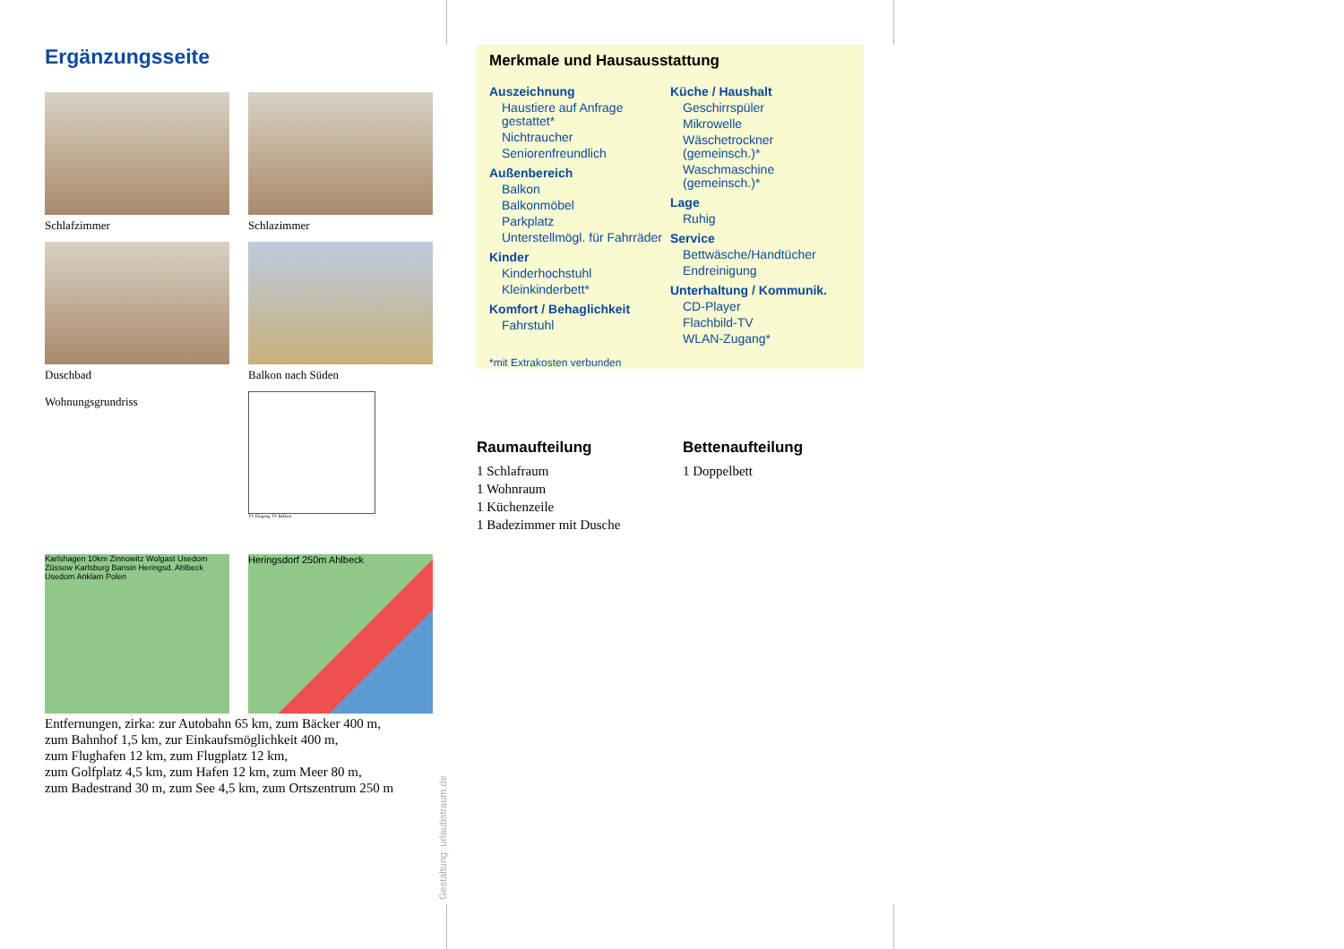Ergänzungsseite
Schlafzimmer
Schlazimmer
Duschbad
Balkon nach Süden
Wohnungsgrundriss
TV Eingang TV Balkon
Karlshagen 10km Zinnowitz Wolgast Usedom Züssow Karlsburg Bansin Heringsd. Ahlbeck Usedom Anklam Polen
Heringsdorf 250m Ahlbeck
Entfernungen, zirka: zur Autobahn 65 km, zum Bäcker 400 m,
zum Bahnhof 1,5 km, zur Einkaufsmöglichkeit 400 m,
zum Flughafen 12 km, zum Flugplatz 12 km,
zum Golfplatz 4,5 km, zum Hafen 12 km, zum Meer 80 m,
zum Badestrand 30 m, zum See 4,5 km, zum Ortszentrum 250 m
Gestaltung: urlaubstraum.de
Merkmale und Hausausstattung
Auszeichnung
Haustiere auf Anfrage gestattet*
Nichtraucher
Seniorenfreundlich
Außenbereich
Balkon
Balkonmöbel
Parkplatz
Unterstellmögl. für Fahrräder
Kinder
Kinderhochstuhl
Kleinkinderbett*
Komfort / Behaglichkeit
Fahrstuhl
Küche / Haushalt
Geschirrspüler
Mikrowelle
Wäschetrockner (gemeinsch.)*
Waschmaschine (gemeinsch.)*
Lage
Ruhig
Service
Bettwäsche/Handtücher
Endreinigung
Unterhaltung / Kommunik.
CD-Player
Flachbild-TV
WLAN-Zugang*
*mit Extrakosten verbunden
Raumaufteilung
1 Schlafraum
1 Wohnraum
1 Küchenzeile
1 Badezimmer mit Dusche
Bettenaufteilung
1 Doppelbett